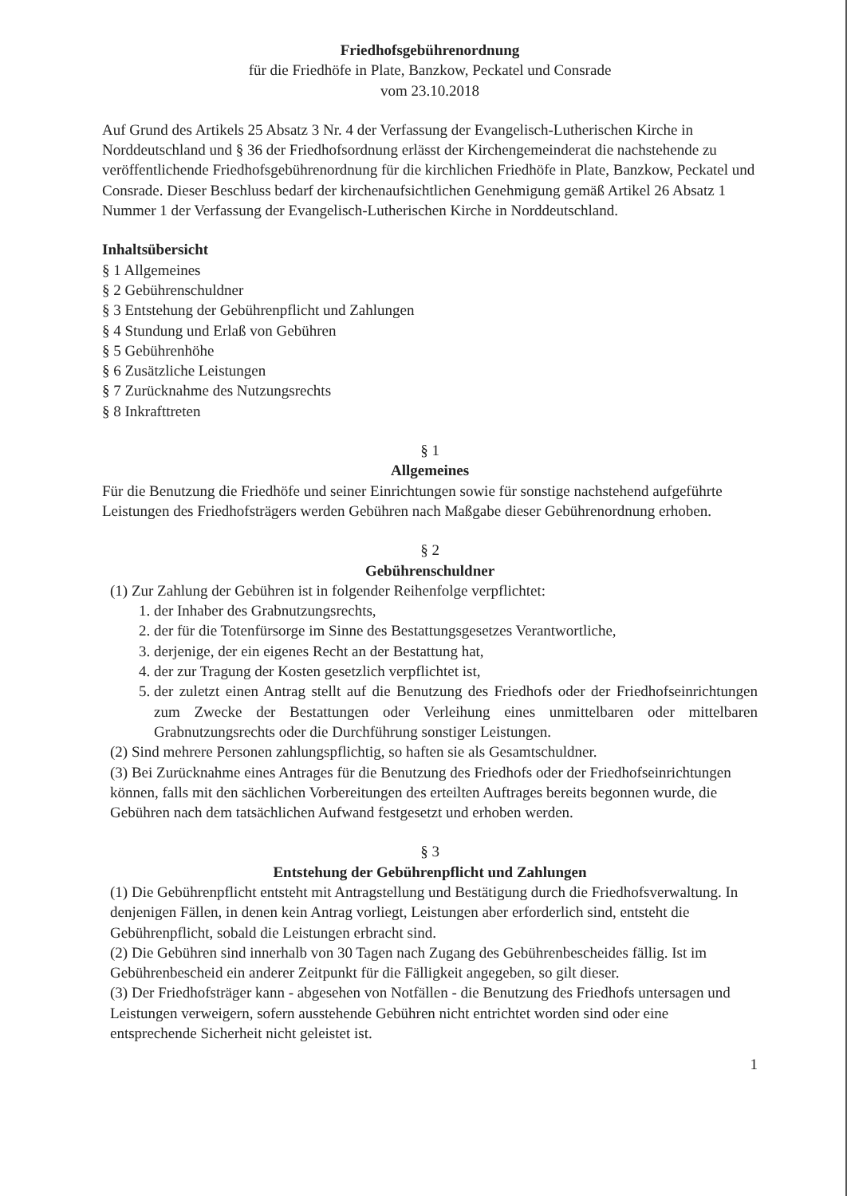Friedhofsgebührenordnung
für die Friedhöfe in Plate, Banzkow, Peckatel und Consrade
vom 23.10.2018
Auf Grund des Artikels 25 Absatz 3 Nr. 4 der Verfassung der Evangelisch-Lutherischen Kirche in Norddeutschland und § 36 der Friedhofsordnung erlässt der Kirchengemeinderat die nachstehende zu veröffentlichende Friedhofsgebührenordnung für die kirchlichen Friedhöfe in Plate, Banzkow, Peckatel und Consrade. Dieser Beschluss bedarf der kirchenaufsichtlichen Genehmigung gemäß Artikel 26 Absatz 1 Nummer 1 der Verfassung der Evangelisch-Lutherischen Kirche in Norddeutschland.
Inhaltsübersicht
§ 1 Allgemeines
§ 2 Gebührenschuldner
§ 3 Entstehung der Gebührenpflicht und Zahlungen
§ 4 Stundung und Erlaß von Gebühren
§ 5 Gebührenhöhe
§ 6 Zusätzliche Leistungen
§ 7 Zurücknahme des Nutzungsrechts
§ 8 Inkrafttreten
§ 1
Allgemeines
Für die Benutzung die Friedhöfe und seiner Einrichtungen sowie für sonstige nachstehend aufgeführte Leistungen des Friedhofsträgers werden Gebühren nach Maßgabe dieser Gebührenordnung erhoben.
§ 2
Gebührenschuldner
(1) Zur Zahlung der Gebühren ist in folgender Reihenfolge verpflichtet:
1. der Inhaber des Grabnutzungsrechts,
2. der für die Totenfürsorge im Sinne des Bestattungsgesetzes Verantwortliche,
3. derjenige, der ein eigenes Recht an der Bestattung hat,
4. der zur Tragung der Kosten gesetzlich verpflichtet ist,
5. der zuletzt einen Antrag stellt auf die Benutzung des Friedhofs oder der Friedhofseinrichtungen zum Zwecke der Bestattungen oder Verleihung eines unmittelbaren oder mittelbaren Grabnutzungsrechts oder die Durchführung sonstiger Leistungen.
(2) Sind mehrere Personen zahlungspflichtig, so haften sie als Gesamtschuldner.
(3) Bei Zurücknahme eines Antrages für die Benutzung des Friedhofs oder der Friedhofseinrichtungen können, falls mit den sächlichen Vorbereitungen des erteilten Auftrages bereits begonnen wurde, die Gebühren nach dem tatsächlichen Aufwand festgesetzt und erhoben werden.
§ 3
Entstehung der Gebührenpflicht und Zahlungen
(1) Die Gebührenpflicht entsteht mit Antragstellung und Bestätigung durch die Friedhofsverwaltung. In denjenigen Fällen, in denen kein Antrag vorliegt, Leistungen aber erforderlich sind, entsteht die Gebührenpflicht, sobald die Leistungen erbracht sind.
(2) Die Gebühren sind innerhalb von 30 Tagen nach Zugang des Gebührenbescheides fällig. Ist im Gebührenbescheid ein anderer Zeitpunkt für die Fälligkeit angegeben, so gilt dieser.
(3) Der Friedhofsträger kann - abgesehen von Notfällen - die Benutzung des Friedhofs untersagen und Leistungen verweigern, sofern ausstehende Gebühren nicht entrichtet worden sind oder eine entsprechende Sicherheit nicht geleistet ist.
1